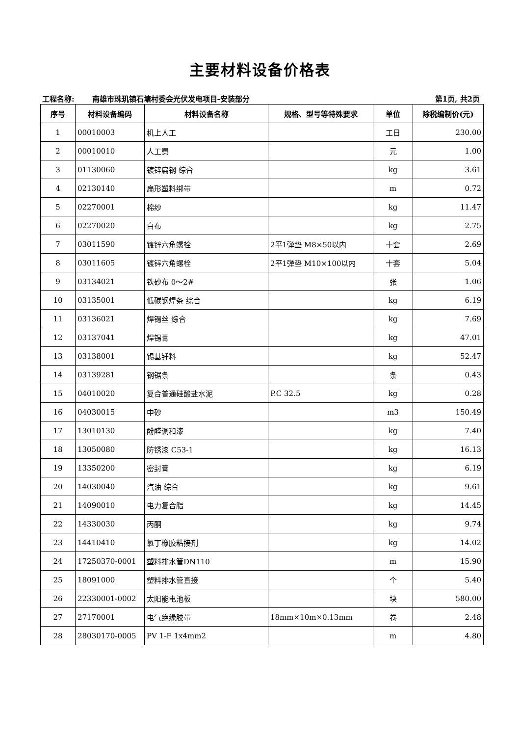主要材料设备价格表
工程名称: 南雄市珠玑镇石塘村委会光伏发电项目-安装部分
第1页, 共2页
| 序号 | 材料设备编码 | 材料设备名称 | 规格、型号等特殊要求 | 单位 | 除税编制价(元) |
| --- | --- | --- | --- | --- | --- |
| 1 | 00010003 | 机上人工 | | 工日 | 230.00 |
| 2 | 00010010 | 人工费 | | 元 | 1.00 |
| 3 | 01130060 | 镀锌扁钢 综合 | | kg | 3.61 |
| 4 | 02130140 | 扁形塑料绑带 | | m | 0.72 |
| 5 | 02270001 | 棉纱 | | kg | 11.47 |
| 6 | 02270020 | 白布 | | kg | 2.75 |
| 7 | 03011590 | 镀锌六角螺栓 | 2平1弹垫 M8×50以内 | 十套 | 2.69 |
| 8 | 03011605 | 镀锌六角螺栓 | 2平1弹垫 M10×100以内 | 十套 | 5.04 |
| 9 | 03134021 | 铁砂布 0～2# | | 张 | 1.06 |
| 10 | 03135001 | 低碳钢焊条 综合 | | kg | 6.19 |
| 11 | 03136021 | 焊锡丝 综合 | | kg | 7.69 |
| 12 | 03137041 | 焊锡膏 | | kg | 47.01 |
| 13 | 03138001 | 锡基钎料 | | kg | 52.47 |
| 14 | 03139281 | 钢锯条 | | 条 | 0.43 |
| 15 | 04010020 | 复合普通硅酸盐水泥 | P.C 32.5 | kg | 0.28 |
| 16 | 04030015 | 中砂 | | m3 | 150.49 |
| 17 | 13010130 | 酚醛调和漆 | | kg | 7.40 |
| 18 | 13050080 | 防锈漆 C53-1 | | kg | 16.13 |
| 19 | 13350200 | 密封膏 | | kg | 6.19 |
| 20 | 14030040 | 汽油 综合 | | kg | 9.61 |
| 21 | 14090010 | 电力复合脂 | | kg | 14.45 |
| 22 | 14330030 | 丙酮 | | kg | 9.74 |
| 23 | 14410410 | 氯丁橡胶粘接剂 | | kg | 14.02 |
| 24 | 17250370-0001 | 塑料排水管DN110 | | m | 15.90 |
| 25 | 18091000 | 塑料排水管直接 | | 个 | 5.40 |
| 26 | 22330001-0002 | 太阳能电池板 | | 块 | 580.00 |
| 27 | 27170001 | 电气绝缘胶带 | 18mm×10m×0.13mm | 卷 | 2.48 |
| 28 | 28030170-0005 | PV 1-F 1x4mm2 | | m | 4.80 |